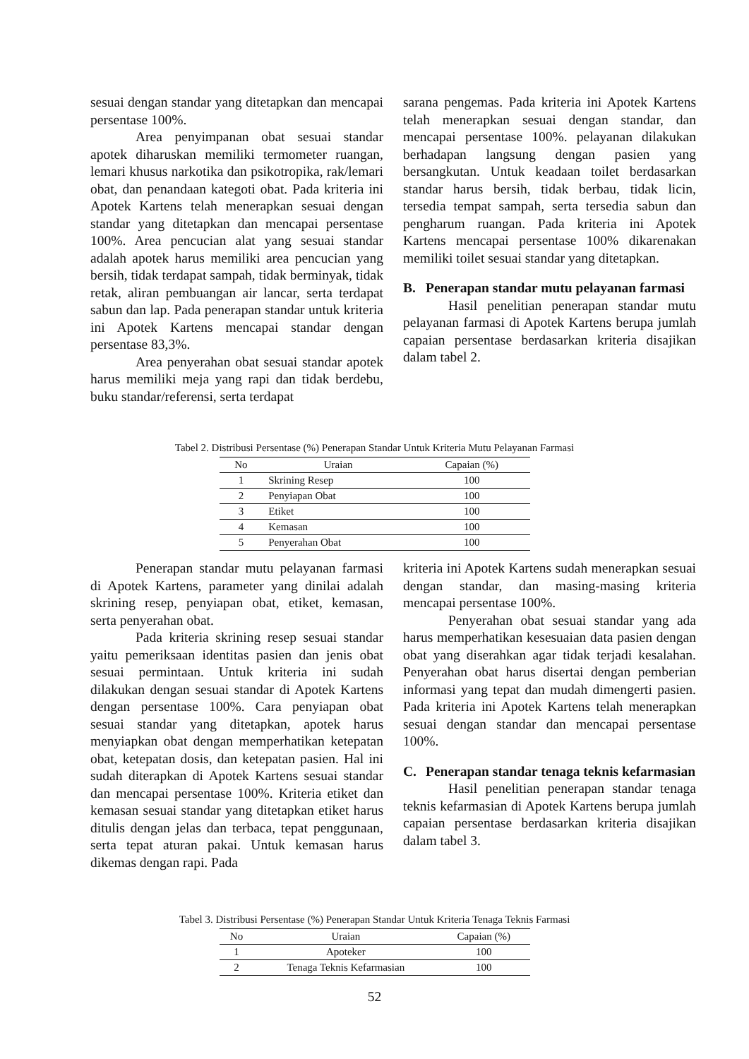sesuai dengan standar yang ditetapkan dan mencapai persentase 100%.
Area penyimpanan obat sesuai standar apotek diharuskan memiliki termometer ruangan, lemari khusus narkotika dan psikotropika, rak/lemari obat, dan penandaan kategoti obat. Pada kriteria ini Apotek Kartens telah menerapkan sesuai dengan standar yang ditetapkan dan mencapai persentase 100%. Area pencucian alat yang sesuai standar adalah apotek harus memiliki area pencucian yang bersih, tidak terdapat sampah, tidak berminyak, tidak retak, aliran pembuangan air lancar, serta terdapat sabun dan lap. Pada penerapan standar untuk kriteria ini Apotek Kartens mencapai standar dengan persentase 83,3%.
Area penyerahan obat sesuai standar apotek harus memiliki meja yang rapi dan tidak berdebu, buku standar/referensi, serta terdapat
sarana pengemas. Pada kriteria ini Apotek Kartens telah menerapkan sesuai dengan standar, dan mencapai persentase 100%. pelayanan dilakukan berhadapan langsung dengan pasien yang bersangkutan. Untuk keadaan toilet berdasarkan standar harus bersih, tidak berbau, tidak licin, tersedia tempat sampah, serta tersedia sabun dan pengharum ruangan. Pada kriteria ini Apotek Kartens mencapai persentase 100% dikarenakan memiliki toilet sesuai standar yang ditetapkan.
B. Penerapan standar mutu pelayanan farmasi
Hasil penelitian penerapan standar mutu pelayanan farmasi di Apotek Kartens berupa jumlah capaian persentase berdasarkan kriteria disajikan dalam tabel 2.
Tabel 2. Distribusi Persentase (%) Penerapan Standar Untuk Kriteria Mutu Pelayanan Farmasi
| No | Uraian | Capaian (%) |
| --- | --- | --- |
| 1 | Skrining Resep | 100 |
| 2 | Penyiapan Obat | 100 |
| 3 | Etiket | 100 |
| 4 | Kemasan | 100 |
| 5 | Penyerahan Obat | 100 |
Penerapan standar mutu pelayanan farmasi di Apotek Kartens, parameter yang dinilai adalah skrining resep, penyiapan obat, etiket, kemasan, serta penyerahan obat.
Pada kriteria skrining resep sesuai standar yaitu pemeriksaan identitas pasien dan jenis obat sesuai permintaan. Untuk kriteria ini sudah dilakukan dengan sesuai standar di Apotek Kartens dengan persentase 100%. Cara penyiapan obat sesuai standar yang ditetapkan, apotek harus menyiapkan obat dengan memperhatikan ketepatan obat, ketepatan dosis, dan ketepatan pasien. Hal ini sudah diterapkan di Apotek Kartens sesuai standar dan mencapai persentase 100%. Kriteria etiket dan kemasan sesuai standar yang ditetapkan etiket harus ditulis dengan jelas dan terbaca, tepat penggunaan, serta tepat aturan pakai. Untuk kemasan harus dikemas dengan rapi. Pada
kriteria ini Apotek Kartens sudah menerapkan sesuai dengan standar, dan masing-masing kriteria mencapai persentase 100%.
Penyerahan obat sesuai standar yang ada harus memperhatikan kesesuaian data pasien dengan obat yang diserahkan agar tidak terjadi kesalahan. Penyerahan obat harus disertai dengan pemberian informasi yang tepat dan mudah dimengerti pasien. Pada kriteria ini Apotek Kartens telah menerapkan sesuai dengan standar dan mencapai persentase 100%.
C. Penerapan standar tenaga teknis kefarmasian
Hasil penelitian penerapan standar tenaga teknis kefarmasian di Apotek Kartens berupa jumlah capaian persentase berdasarkan kriteria disajikan dalam tabel 3.
Tabel 3. Distribusi Persentase (%) Penerapan Standar Untuk Kriteria Tenaga Teknis Farmasi
| No | Uraian | Capaian (%) |
| --- | --- | --- |
| 1 | Apoteker | 100 |
| 2 | Tenaga Teknis Kefarmasian | 100 |
52